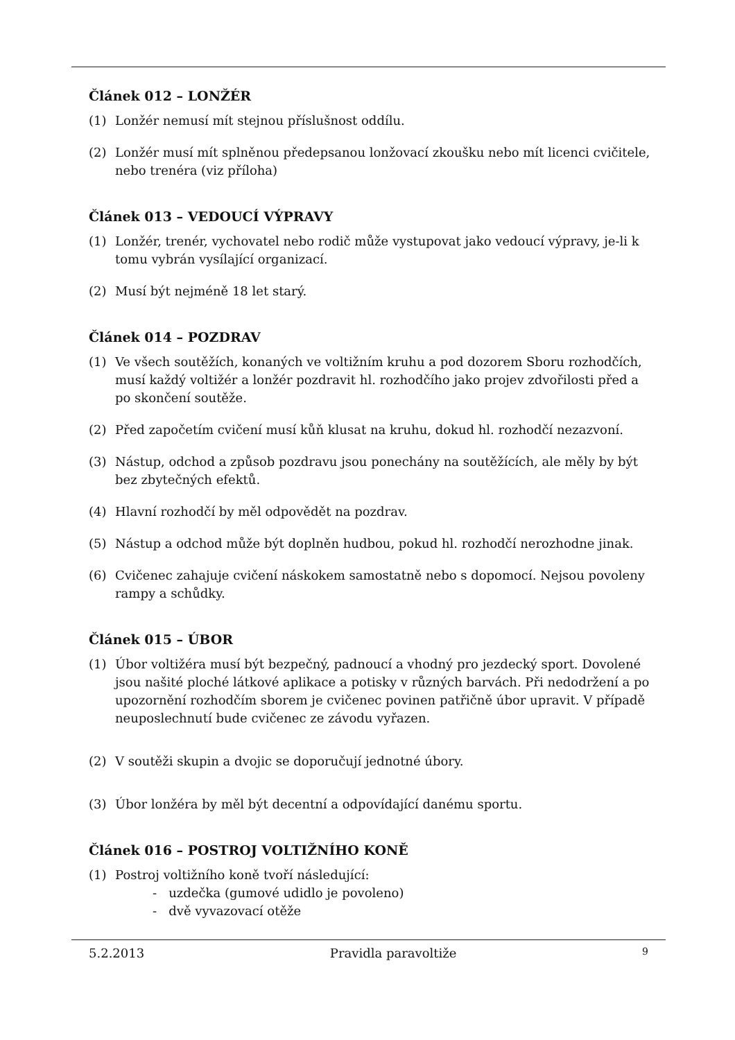Článek 012 – LONŽÉR
(1) Lonžér nemusí mít stejnou příslušnost oddílu.
(2) Lonžér musí mít splněnou předepsanou lonžovací zkoušku nebo mít licenci cvičitele, nebo trenéra (viz příloha)
Článek 013 – VEDOUCÍ VÝPRAVY
(1) Lonžér, trenér, vychovatel nebo rodič může vystupovat jako vedoucí výpravy, je-li k tomu vybrán vysílající organizací.
(2) Musí být nejméně 18 let starý.
Článek 014 – POZDRAV
(1) Ve všech soutěžích, konaných ve voltižním kruhu a pod dozorem Sboru rozhodčích, musí každý voltižér a lonžér pozdravit hl. rozhodčího jako projev zdvořilosti před a po skončení soutěže.
(2) Před započetím cvičení musí kůň klusat na kruhu, dokud hl. rozhodčí nezazvoní.
(3) Nástup, odchod a způsob pozdravu jsou ponechány na soutěžících, ale měly by být bez zbytečných efektů.
(4) Hlavní rozhodčí by měl odpovědět na pozdrav.
(5) Nástup a odchod může být doplněn hudbou, pokud hl. rozhodčí nerozhodne jinak.
(6) Cvičenec zahajuje cvičení náskokem samostatně nebo s dopomocí. Nejsou povoleny rampy a schůdky.
Článek 015 – ÚBOR
(1) Úbor voltižéra musí být bezpečný, padnoucí a vhodný pro jezdecký sport. Dovolené jsou našité ploché látkové aplikace a potisky v různých barvách. Při nedodržení a po upozornění rozhodčím sborem je cvičenec povinen patřičně úbor upravit. V případě neuposlechnutí bude cvičenec ze závodu vyřazen.
(2) V soutěži skupin a dvojic se doporučují jednotné úbory.
(3) Úbor lonžéra by měl být decentní a odpovídající danému sportu.
Článek 016 – POSTROJ VOLTIŽNÍHO KONĚ
(1) Postroj voltižního koně tvoří následující:
- uzdečka (gumové udidlo je povoleno)
- dvě vyvazovací otěže
5.2.2013 Pravidla paravoltiže 9